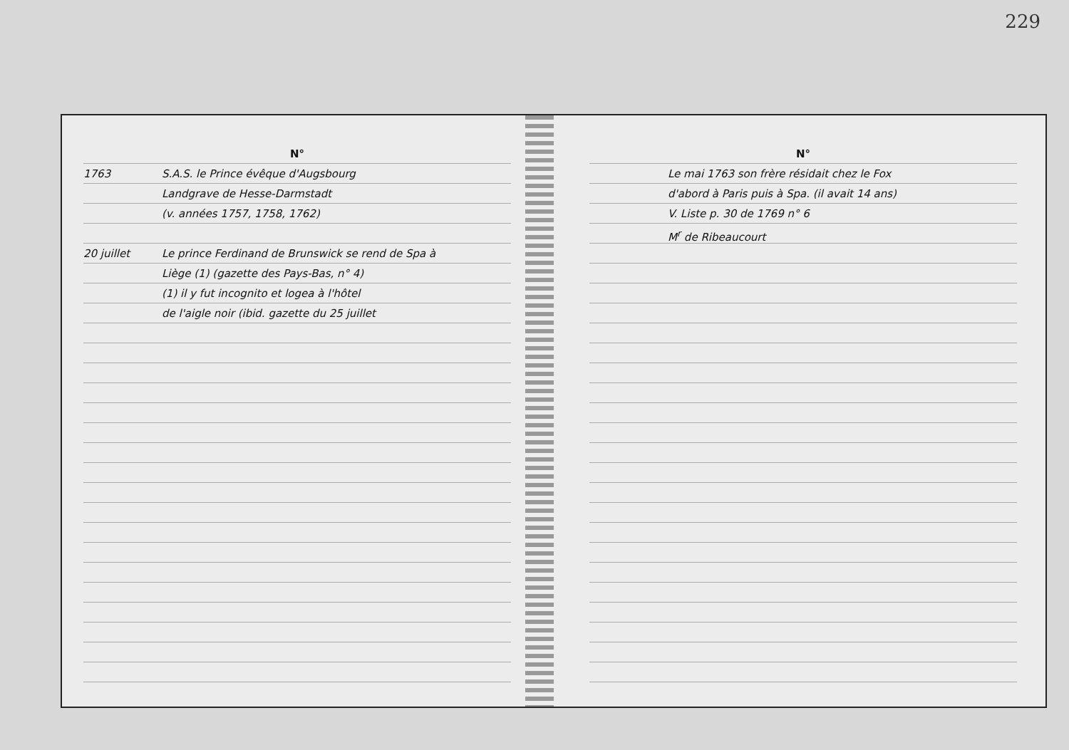229
N°
1763 S.A.S. le Prince évêque d'Augsbourg
Landgrave de Hesse-Darmstadt
(v. années 1757, 1758, 1762)
20 juillet Le prince Ferdinand de Brunswick se rend de Spa à
Liège (1) (gazette des Pays-Bas, n° 4)
(1) il y fut incognito et logea à l'hôtel
de l'aigle noir (ibid. gazette du 25 juillet
N°
Le mai 1763 son frère résidait chez le Fox
d'abord à Paris puis à Spa. (il avait 14 ans)
V. Liste p. 30 de 1769 n° 6
M<sup>r</sup> de Ribeaucourt